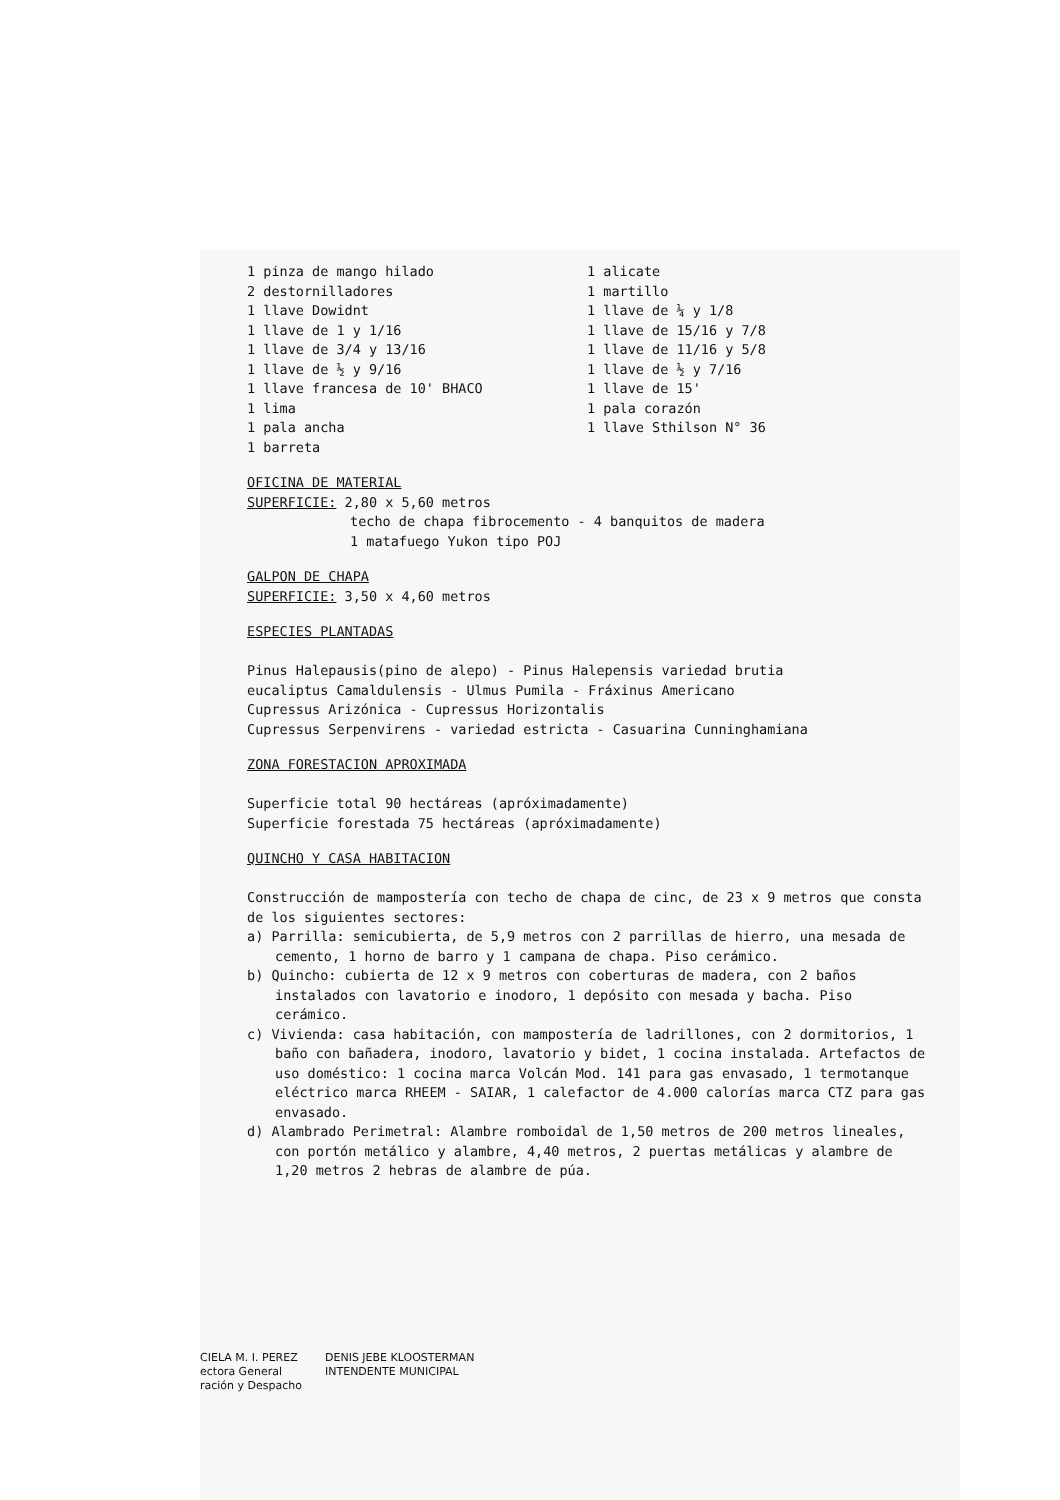1 pinza de mango hilado
2 destornilladores
1 llave Dowidnt
1 llave de 1 y 1/16
1 llave de 3/4 y 13/16
1 llave de ½ y 9/16
1 llave francesa de 10' BHACO
1 lima
1 pala ancha
1 barreta
1 alicate
1 martillo
1 llave de ¼ y 1/8
1 llave de 15/16 y 7/8
1 llave de 11/16 y 5/8
1 llave de ½ y 7/16
1 llave de 15'
1 pala corazón
1 llave Sthilson N° 36
OFICINA DE MATERIAL
SUPERFICIE: 2,80 x 5,60 metros
techo de chapa fibrocemento - 4 banquitos de madera
1 matafuego Yukon tipo POJ
GALPON DE CHAPA
SUPERFICIE: 3,50 x 4,60 metros
ESPECIES PLANTADAS
Pinus Halepausis(pino de alepo) - Pinus Halepensis variedad brutia
eucaliptus Camaldulensis - Ulmus Pumila - Fráxinus Americano
Cupressus Arizónica - Cupressus Horizontalis
Cupressus Serpenvirens - variedad estricta - Casuarina Cunninghamiana
ZONA FORESTACION APROXIMADA
Superficie total 90 hectáreas (apróximadamente)
Superficie forestada 75 hectáreas (apróximadamente)
QUINCHO Y CASA HABITACION
Construcción de mampostería con techo de chapa de cinc, de 23 x 9 metros que consta de los siguientes sectores:
a) Parrilla: semicubierta, de 5,9 metros con 2 parrillas de hierro, una mesada de cemento, 1 horno de barro y 1 campana de chapa. Piso cerámico.
b) Quincho: cubierta de 12 x 9 metros con coberturas de madera, con 2 baños instalados con lavatorio e inodoro, 1 depósito con mesada y bacha. Piso cerámico.
c) Vivienda: casa habitación, con mampostería de ladrillones, con 2 dormitorios, 1 baño con bañadera, inodoro, lavatorio y bidet, 1 cocina instalada. Artefactos de uso doméstico: 1 cocina marca Volcán Mod. 141 para gas envasado, 1 termotanque eléctrico marca RHEEM - SAIAR, 1 calefactor de 4.000 calorías marca CTZ para gas envasado.
d) Alambrado Perimetral: Alambre romboidal de 1,50 metros de 200 metros lineales, con portón metálico y alambre, 4,40 metros, 2 puertas metálicas y alambre de 1,20 metros 2 hebras de alambre de púa.
CIELA M. I. PEREZ
ectora General
ración y Despacho
DENIS JEBE KLOOSTERMAN
INTENDENTE MUNICIPAL